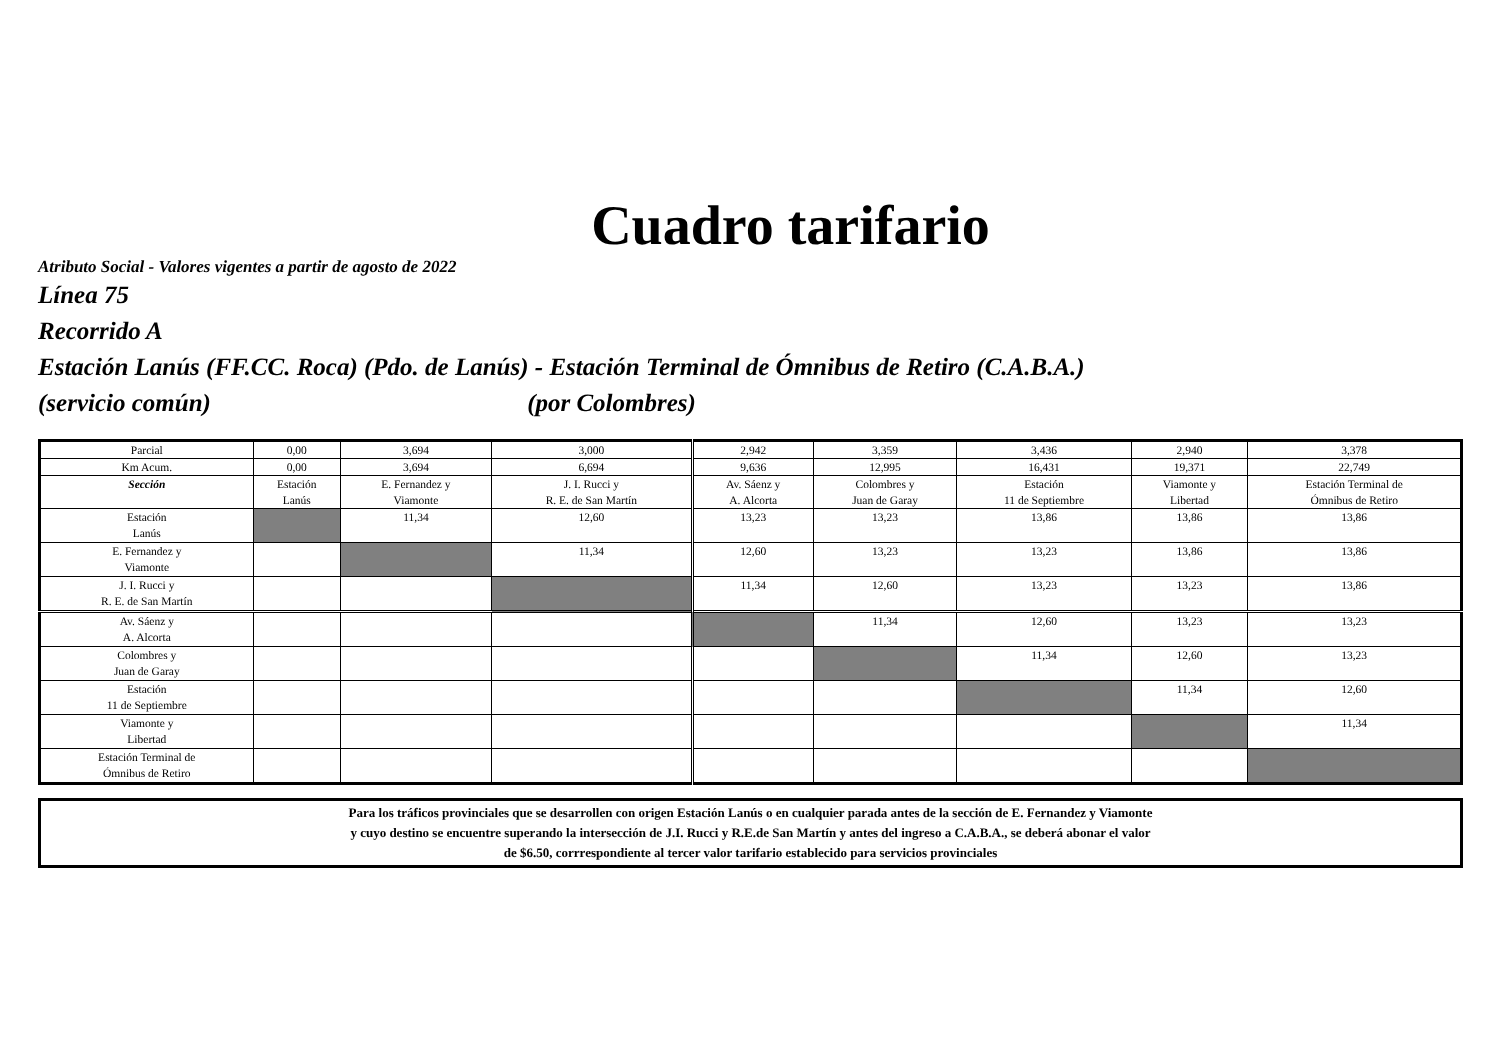Cuadro tarifario
Atributo Social - Valores vigentes a partir de agosto de 2022
Línea 75
Recorrido A
Estación Lanús (FF.CC. Roca) (Pdo. de Lanús) - Estación Terminal de Ómnibus de Retiro (C.A.B.A.)
(servicio común) (por Colombres)
| Parcial | 0,00 | 3,694 | 3,000 | 2,942 | 3,359 | 3,436 | 2,940 | 3,378 |
| Km Acum. | 0,00 | 3,694 | 6,694 | 9,636 | 12,995 | 16,431 | 19,371 | 22,749 |
| Sección | Estación Lanús | E. Fernandez y Viamonte | J. I. Rucci y R. E. de San Martín | Av. Sáenz y A. Alcorta | Colombres y Juan de Garay | Estación 11 de Septiembre | Viamonte y Libertad | Estación Terminal de Ómnibus de Retiro |
| Estación Lanús | | 11,34 | 12,60 | 13,23 | 13,23 | 13,86 | 13,86 | 13,86 |
| E. Fernandez y Viamonte | | | 11,34 | 12,60 | 13,23 | 13,23 | 13,86 | 13,86 |
| J. I. Rucci y R. E. de San Martín | | | | 11,34 | 12,60 | 13,23 | 13,23 | 13,86 |
| Av. Sáenz y A. Alcorta | | | | | 11,34 | 12,60 | 13,23 | 13,23 |
| Colombres y Juan de Garay | | | | | | 11,34 | 12,60 | 13,23 |
| Estación 11 de Septiembre | | | | | | | 11,34 | 12,60 |
| Viamonte y Libertad | | | | | | | | 11,34 |
| Estación Terminal de Ómnibus de Retiro | | | | | | | | |
Para los tráficos provinciales que se desarrollen con origen Estación Lanús o en cualquier parada antes de la sección de E. Fernandez y Viamonte
y cuyo destino se encuentre superando la intersección de J.I. Rucci y R.E.de San Martín y antes del ingreso a C.A.B.A., se deberá abonar el valor
de $6.50, corrrespondiente al tercer valor tarifario establecido para servicios provinciales